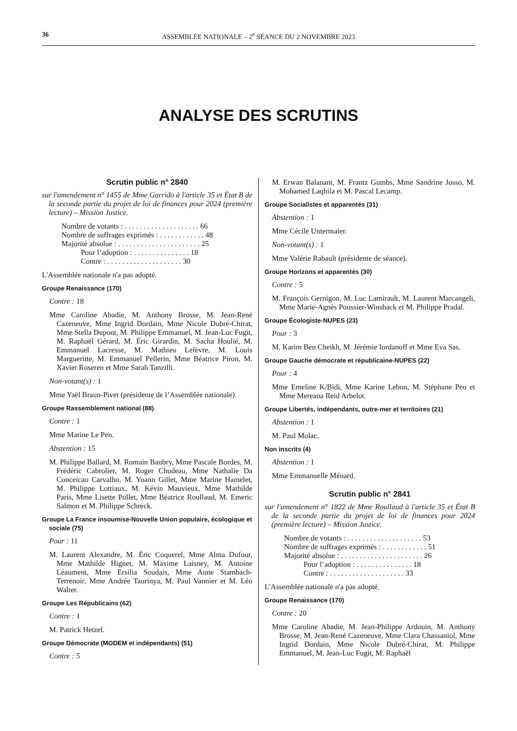36 ASSEMBLÉE NATIONALE – 2<sup>e</sup> SÉANCE DU 2 NOVEMBRE 2023
ANALYSE DES SCRUTINS
Scrutin public n° 2840
sur l'amendement n° 1455 de Mme Garrido à l'article 35 et État B de la seconde partie du projet de loi de finances pour 2024 (première lecture) – Mission Justice.
Nombre de votants : . . . . . . . . . . . . . . . . . . . . 66
Nombre de suffrages exprimés : . . . . . . . . . . . . 48
Majorité absolue : . . . . . . . . . . . . . . . . . . . . . . 25
Pour l’adoption : . . . . . . . . . . . . . . . 18
Contre : . . . . . . . . . . . . . . . . . . . . 30
L'Assemblée nationale n'a pas adopté.
Groupe Renaissance (170)
Contre : 18
Mme Caroline Abadie, M. Anthony Brosse, M. Jean-René Cazeneuve, Mme Ingrid Dordain, Mme Nicole Dubré-Chirat, Mme Stella Dupont, M. Philippe Emmanuel, M. Jean-Luc Fugit, M. Raphaël Gérard, M. Éric Girardin, M. Sacha Houlié, M. Emmanuel Lacresse, M. Mathieu Lefèvre, M. Louis Margueritte, M. Emmanuel Pellerin, Mme Béatrice Piron, M. Xavier Roseren et Mme Sarah Tanzilli.
Non-votant(s) : 1
Mme Yaël Braun-Pivet (présidente de l’Assemblée nationale).
Groupe Rassemblement national (88)
Contre : 1
Mme Marine Le Pen.
Abstention : 15
M. Philippe Ballard, M. Romain Baubry, Mme Pascale Bordes, M. Frédéric Cabrolier, M. Roger Chudeau, Mme Nathalie Da Conceicao Carvalho, M. Yoann Gillet, Mme Marine Hamelet, M. Philippe Lottiaux, M. Kévin Mauvieux, Mme Mathilde Paris, Mme Lisette Pollet, Mme Béatrice Roullaud, M. Emeric Salmon et M. Philippe Schreck.
Groupe La France insoumise-Nouvelle Union populaire, écologique et sociale (75)
Pour : 11
M. Laurent Alexandre, M. Éric Coquerel, Mme Alma Dufour, Mme Mathilde Hignet, M. Maxime Laisney, M. Antoine Léaument, Mme Ersilia Soudais, Mme Anne Stambach-Terrenoir, Mme Andrée Taurinya, M. Paul Vannier et M. Léo Walter.
Groupe Les Républicains (62)
Contre : 1
M. Patrick Hetzel.
Groupe Démocrate (MODEM et indépendants) (51)
Contre : 5
M. Erwan Balanant, M. Frantz Gumbs, Mme Sandrine Josso, M. Mohamed Laqhila et M. Pascal Lecamp.
Groupe Socialistes et apparentés (31)
Abstention : 1
Mme Cécile Untermaier.
Non-votant(s) : 1
Mme Valérie Rabault (présidente de séance).
Groupe Horizons et apparentés (30)
Contre : 5
M. François Gernigon, M. Luc Lamirault, M. Laurent Marcangeli, Mme Marie-Agnès Poussier-Winsback et M. Philippe Pradal.
Groupe Écologiste-NUPES (23)
Pour : 3
M. Karim Ben Cheikh, M. Jérémie Iordanoff et Mme Eva Sas.
Groupe Gauche démocrate et républicaine-NUPES (22)
Pour : 4
Mme Emeline K/Bidi, Mme Karine Lebon, M. Stéphane Peu et Mme Mereana Reid Arbelot.
Groupe Libertés, indépendants, outre-mer et territoires (21)
Abstention : 1
M. Paul Molac.
Non inscrits (4)
Abstention : 1
Mme Emmanuelle Ménard.
Scrutin public n° 2841
sur l'amendement n° 1822 de Mme Roullaud à l'article 35 et État B de la seconde partie du projet de loi de finances pour 2024 (première lecture) – Mission Justice.
Nombre de votants : . . . . . . . . . . . . . . . . . . . . 53
Nombre de suffrages exprimés : . . . . . . . . . . . . 51
Majorité absolue : . . . . . . . . . . . . . . . . . . . . . . 26
Pour l’adoption : . . . . . . . . . . . . . . . 18
Contre : . . . . . . . . . . . . . . . . . . . . 33
L'Assemblée nationale n'a pas adopté.
Groupe Renaissance (170)
Contre : 20
Mme Caroline Abadie, M. Jean-Philippe Ardouin, M. Anthony Brosse, M. Jean-René Cazeneuve, Mme Clara Chassaniol, Mme Ingrid Dordain, Mme Nicole Dubré-Chirat, M. Philippe Emmanuel, M. Jean-Luc Fugit, M. Raphaël